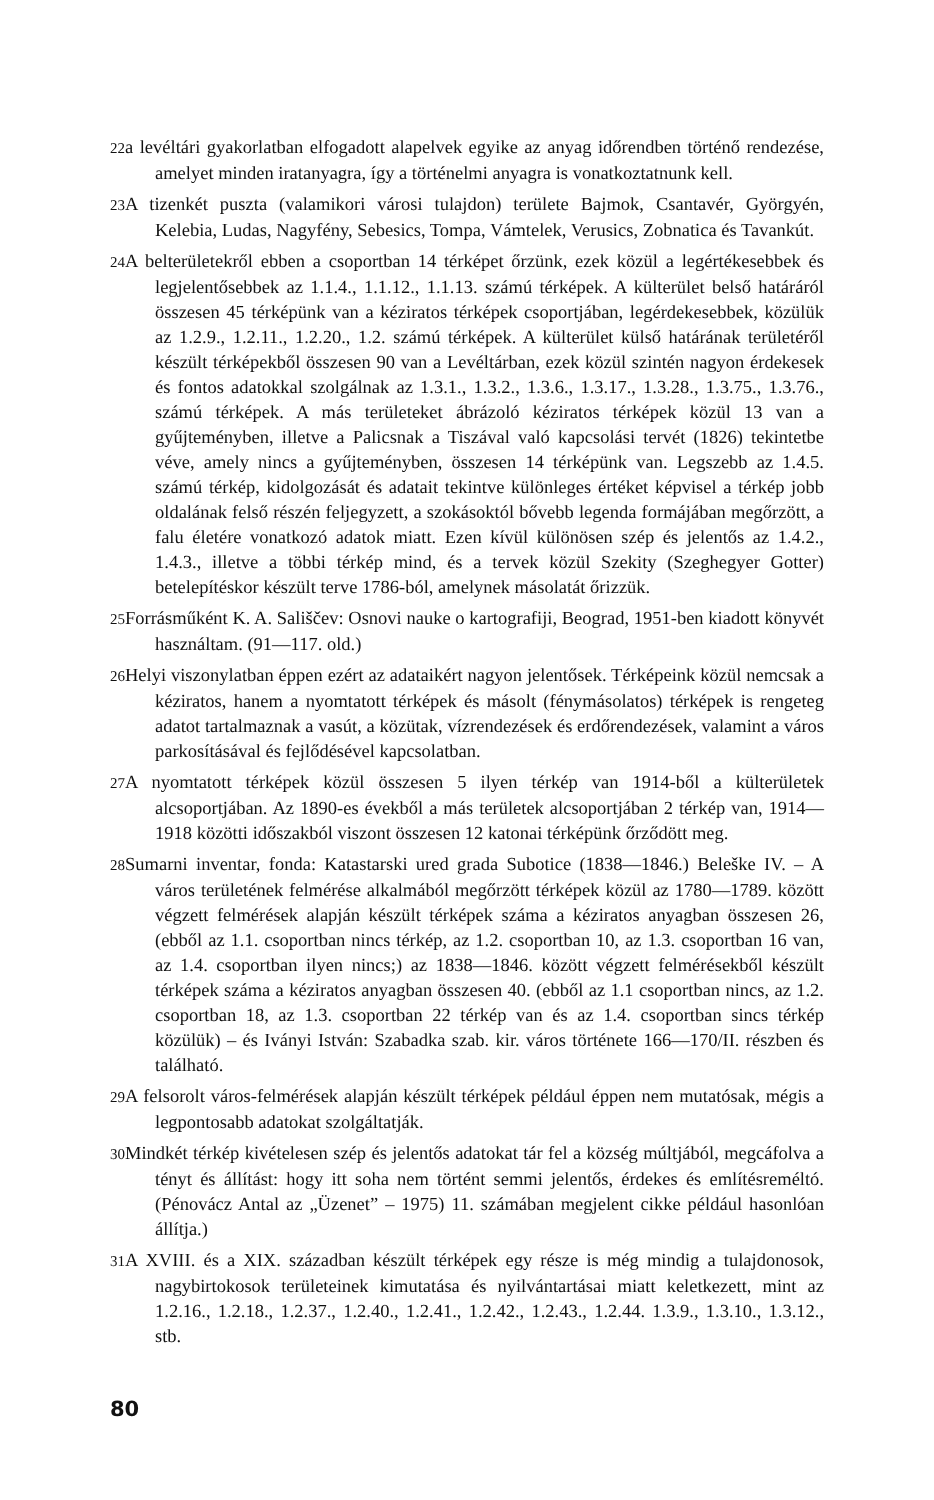22a levéltári gyakorlatban elfogadott alapelvek egyike az anyag időrendben történő rendezése, amelyet minden iratanyagra, így a történelmi anyagra is vonatkoztatnunk kell.
23 A tizenkét puszta (valamikori városi tulajdon) területe Bajmok, Csantavér, Györgyén, Kelebia, Ludas, Nagyfény, Sebesics, Tompa, Vámtelek, Verusics, Zobnatica és Tavankút.
24 A belterületekről ebben a csoportban 14 térképet őrzünk, ezek közül a legértékesebbek és legjelentősebbek az 1.1.4., 1.1.12., 1.1.13. számú térképek. A külterület belső határáról összesen 45 térképünk van a kéziratos térképek csoportjában, legérdekesebbek, közülük az 1.2.9., 1.2.11., 1.2.20., 1.2. számú térképek. A külterület külső határának területéről készült térképekből összesen 90 van a Levéltárban, ezek közül szintén nagyon érdekesek és fontos adatokkal szolgálnak az 1.3.1., 1.3.2., 1.3.6., 1.3.17., 1.3.28., 1.3.75., 1.3.76., számú térképek. A más területeket ábrázoló kéziratos térképek közül 13 van a gyűjteményben, illetve a Palicsnak a Tiszával való kapcsolási tervét (1826) tekintetbe véve, amely nincs a gyűjteményben, összesen 14 térképünk van. Legszebb az 1.4.5. számú térkép, kidolgozását és adatait tekintve különleges értéket képvisel a térkép jobb oldalának felső részén feljegyzett, a szokásoktól bővebb legenda formájában megőrzött, a falu életére vonatkozó adatok miatt. Ezen kívül különösen szép és jelentős az 1.4.2., 1.4.3., illetve a többi térkép mind, és a tervek közül Szekity (Szeghegyer Gotter) betelepítéskor készült terve 1786-ból, amelynek másolatát őrizzük.
25 Forrásműként K. A. Sališčev: Osnovi nauke o kartografiji, Beograd, 1951-ben kiadott könyvét használtam. (91—117. old.)
26 Helyi viszonylatban éppen ezért az adataikért nagyon jelentősek. Térképeink közül nemcsak a kéziratos, hanem a nyomtatott térképek és másolt (fénymásolatos) térképek is rengeteg adatot tartalmaznak a vasút, a közütak, vízrendezések és erdőrendezések, valamint a város parkosításával és fejlődésével kapcsolatban.
27 A nyomtatott térképek közül összesen 5 ilyen térkép van 1914-ből a külterületek alcsoportjában. Az 1890-es évekből a más területek alcsoportjában 2 térkép van, 1914—1918 közötti időszakból viszont összesen 12 katonai térképünk őrződött meg.
28 Sumarni inventar, fonda: Katastarski ured grada Subotice (1838—1846.) Beleške IV. – A város területének felmérése alkalmából megőrzött térképek közül az 1780—1789. között végzett felmérések alapján készült térképek száma a kéziratos anyagban összesen 26, (ebből az 1.1. csoportban nincs térkép, az 1.2. csoportban 10, az 1.3. csoportban 16 van, az 1.4. csoportban ilyen nincs;) az 1838—1846. között végzett felmérésekből készült térképek száma a kéziratos anyagban összesen 40. (ebből az 1.1 csoportban nincs, az 1.2. csoportban 18, az 1.3. csoportban 22 térkép van és az 1.4. csoportban sincs térkép közülük) – és Iványi István: Szabadka szab. kir. város története 166—170/II. részben és található.
29 A felsorolt város-felmérések alapján készült térképek például éppen nem mutatósak, mégis a legpontosabb adatokat szolgáltatják.
30 Mindkét térkép kivételesen szép és jelentős adatokat tár fel a község múltjából, megcáfolva a tényt és állítást: hogy itt soha nem történt semmi jelentős, érdekes és említésreméltó. (Pénovácz Antal az „Üzenet” – 1975) 11. számában megjelent cikke például hasonlóan állítja.)
31 A XVIII. és a XIX. században készült térképek egy része is még mindig a tulajdonosok, nagybirtokosok területeinek kimutatása és nyilvántartásai miatt keletkezett, mint az 1.2.16., 1.2.18., 1.2.37., 1.2.40., 1.2.41., 1.2.42., 1.2.43., 1.2.44. 1.3.9., 1.3.10., 1.3.12., stb.
80